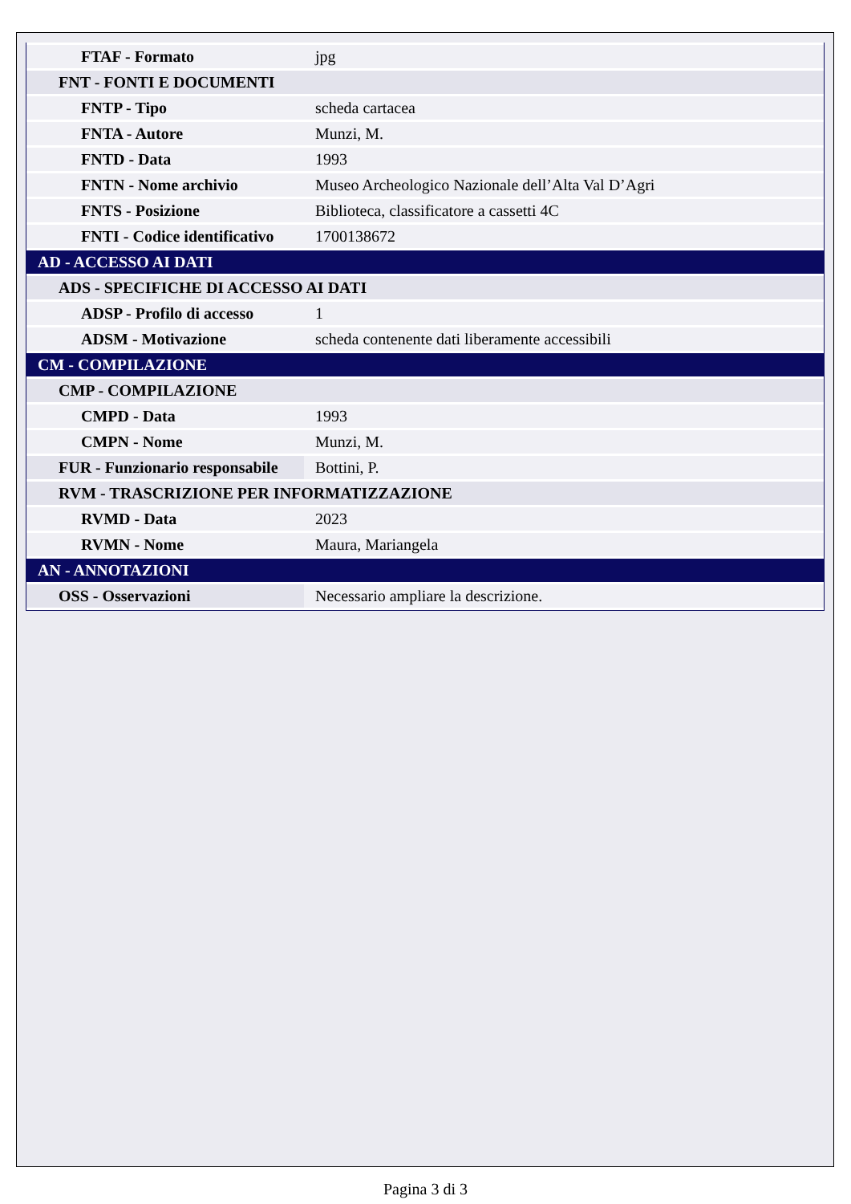| FTAF - Formato | jpg |
| FNT - FONTI E DOCUMENTI | |
| FNTP - Tipo | scheda cartacea |
| FNTA - Autore | Munzi, M. |
| FNTD - Data | 1993 |
| FNTN - Nome archivio | Museo Archeologico Nazionale dell’Alta Val D’Agri |
| FNTS - Posizione | Biblioteca, classificatore a cassetti 4C |
| FNTI - Codice identificativo | 1700138672 |
| AD - ACCESSO AI DATI | |
| ADS - SPECIFICHE DI ACCESSO AI DATI | |
| ADSP - Profilo di accesso | 1 |
| ADSM - Motivazione | scheda contenente dati liberamente accessibili |
| CM - COMPILAZIONE | |
| CMP - COMPILAZIONE | |
| CMPD - Data | 1993 |
| CMPN - Nome | Munzi, M. |
| FUR - Funzionario responsabile | Bottini, P. |
| RVM - TRASCRIZIONE PER INFORMATIZZAZIONE | |
| RVMD - Data | 2023 |
| RVMN - Nome | Maura, Mariangela |
| AN - ANNOTAZIONI | |
| OSS - Osservazioni | Necessario ampliare la descrizione. |
Pagina 3 di 3